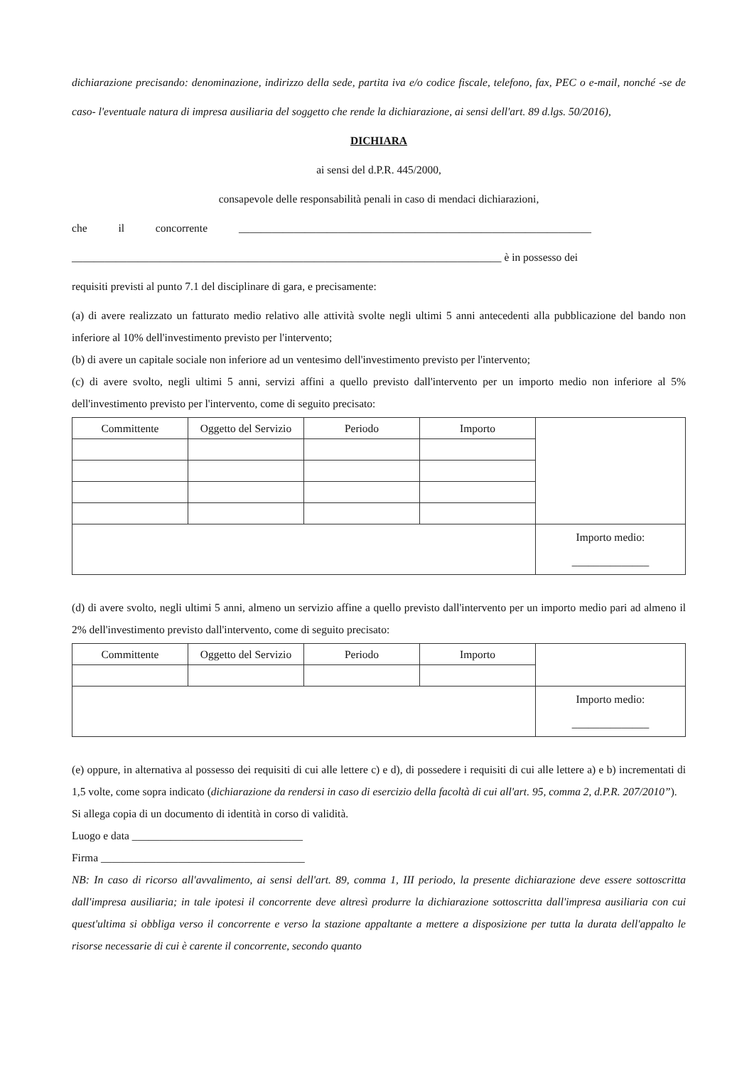dichiarazione precisando: denominazione, indirizzo della sede, partita iva e/o codice fiscale, telefono, fax, PEC o e-mail, nonché -se de caso- l'eventuale natura di impresa ausiliaria del soggetto che rende la dichiarazione, ai sensi dell'art. 89 d.lgs. 50/2016),
DICHIARA
ai sensi del d.P.R. 445/2000,
consapevole delle responsabilità penali in caso di mendaci dichiarazioni,
che il concorrente ________________________________________________________________
______________________________________________________________________________ è in possesso dei
requisiti previsti al punto 7.1 del disciplinare di gara, e precisamente:
(a) di avere realizzato un fatturato medio relativo alle attività svolte negli ultimi 5 anni antecedenti alla pubblicazione del bando non inferiore al 10% dell'investimento previsto per l'intervento;
(b) di avere un capitale sociale non inferiore ad un ventesimo dell'investimento previsto per l'intervento;
(c) di avere svolto, negli ultimi 5 anni, servizi affini a quello previsto dall'intervento per un importo medio non inferiore al 5% dell'investimento previsto per l'intervento, come di seguito precisato:
| Committente | Oggetto del Servizio | Periodo | Importo | |
| | | | | Importo medio: ______________ |
(d) di avere svolto, negli ultimi 5 anni, almeno un servizio affine a quello previsto dall'intervento per un importo medio pari ad almeno il 2% dell'investimento previsto dall'intervento, come di seguito precisato:
| Committente | Oggetto del Servizio | Periodo | Importo | |
| | | | | Importo medio: ______________ |
(e) oppure, in alternativa al possesso dei requisiti di cui alle lettere c) e d), di possedere i requisiti di cui alle lettere a) e b) incrementati di 1,5 volte, come sopra indicato (dichiarazione da rendersi in caso di esercizio della facoltà di cui all'art. 95, comma 2, d.P.R. 207/2010”).
Si allega copia di un documento di identità in corso di validità.
Luogo e data _______________________________
Firma _____________________________________
NB: In caso di ricorso all'avvalimento, ai sensi dell'art. 89, comma 1, III periodo, la presente dichiarazione deve essere sottoscritta dall'impresa ausiliaria; in tale ipotesi il concorrente deve altresì produrre la dichiarazione sottoscritta dall'impresa ausiliaria con cui quest'ultima si obbliga verso il concorrente e verso la stazione appaltante a mettere a disposizione per tutta la durata dell'appalto le risorse necessarie di cui è carente il concorrente, secondo quanto